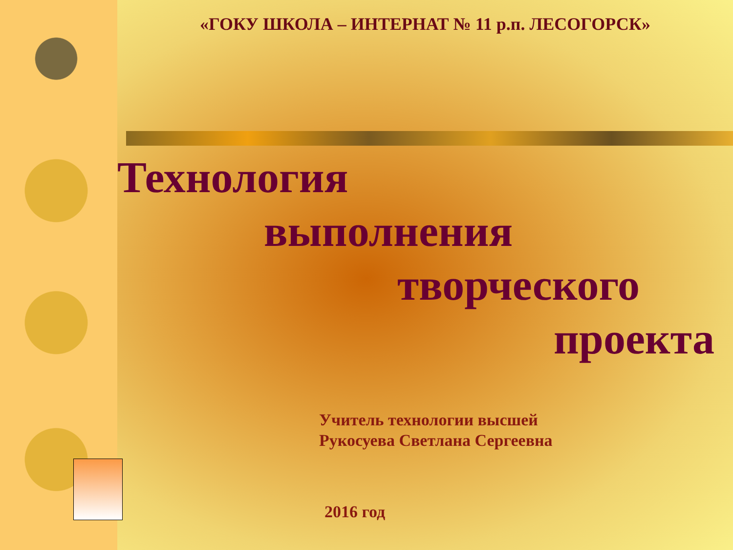«ГОКУ ШКОЛА – ИНТЕРНАТ № 11 р.п. ЛЕСОГОРСК»
Технология
выполнения
творческого
проекта
Учитель технологии высшей
Рукосуева Светлана Сергеевна
2016 год